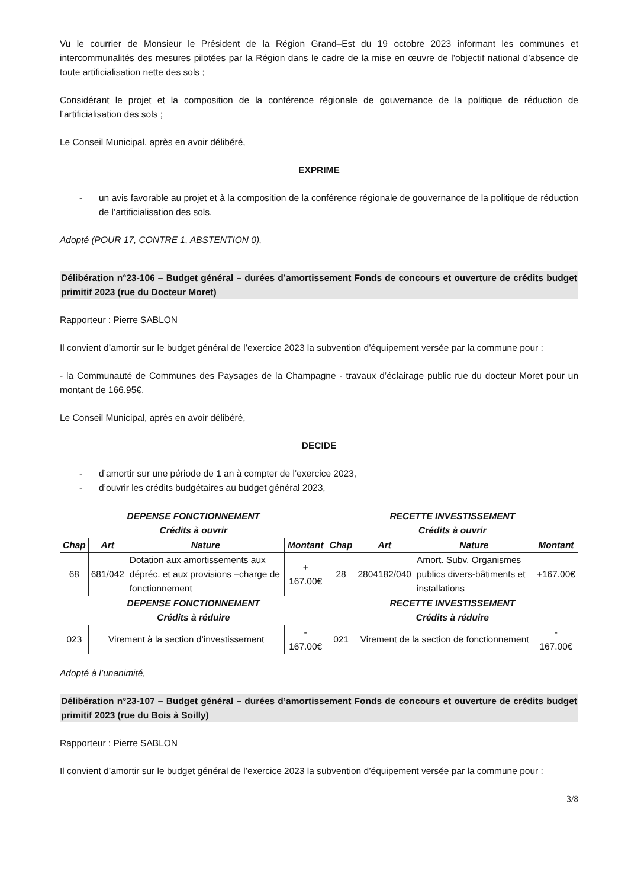Vu le courrier de Monsieur le Président de la Région Grand–Est du 19 octobre 2023 informant les communes et intercommunalités des mesures pilotées par la Région dans le cadre de la mise en œuvre de l’objectif national d’absence de toute artificialisation nette des sols ;
Considérant le projet et la composition de la conférence régionale de gouvernance de la politique de réduction de l’artificialisation des sols ;
Le Conseil Municipal, après en avoir délibéré,
EXPRIME
- un avis favorable au projet et à la composition de la conférence régionale de gouvernance de la politique de réduction de l’artificialisation des sols.
Adopté (POUR 17, CONTRE 1, ABSTENTION 0),
Délibération n°23-106 – Budget général – durées d’amortissement Fonds de concours et ouverture de crédits budget primitif 2023 (rue du Docteur Moret)
Rapporteur : Pierre SABLON
Il convient d’amortir sur le budget général de l’exercice 2023 la subvention d’équipement versée par la commune pour :
- la Communauté de Communes des Paysages de la Champagne - travaux d’éclairage public rue du docteur Moret pour un montant de 166.95€.
Le Conseil Municipal, après en avoir délibéré,
DECIDE
- d’amortir sur une période de 1 an à compter de l’exercice 2023,
- d’ouvrir les crédits budgétaires au budget général 2023,
| DEPENSE FONCTIONNEMENT Crédits à ouvrir | | | | RECETTE INVESTISSEMENT Crédits à ouvrir | | | |
| --- | --- | --- | --- | --- | --- | --- | --- |
| Chap | Art | Nature | Montant | Chap | Art | Nature | Montant |
| 68 | 681/042 | Dotation aux amortissements aux dépréc. et aux provisions –charge de fonctionnement | + 167.00€ | 28 | 2804182/040 | Amort. Subv. Organismes publics divers-bâtiments et installations | +167.00€ |
| DEPENSE FONCTIONNEMENT Crédits à réduire | | | | RECETTE INVESTISSEMENT Crédits à réduire | | | |
| 023 | Virement à la section d’investissement | | - 167.00€ | 021 | Virement de la section de fonctionnement | | - 167.00€ |
Adopté à l’unanimité,
Délibération n°23-107 – Budget général – durées d’amortissement Fonds de concours et ouverture de crédits budget primitif 2023 (rue du Bois à Soilly)
Rapporteur : Pierre SABLON
Il convient d’amortir sur le budget général de l’exercice 2023 la subvention d’équipement versée par la commune pour :
3/8